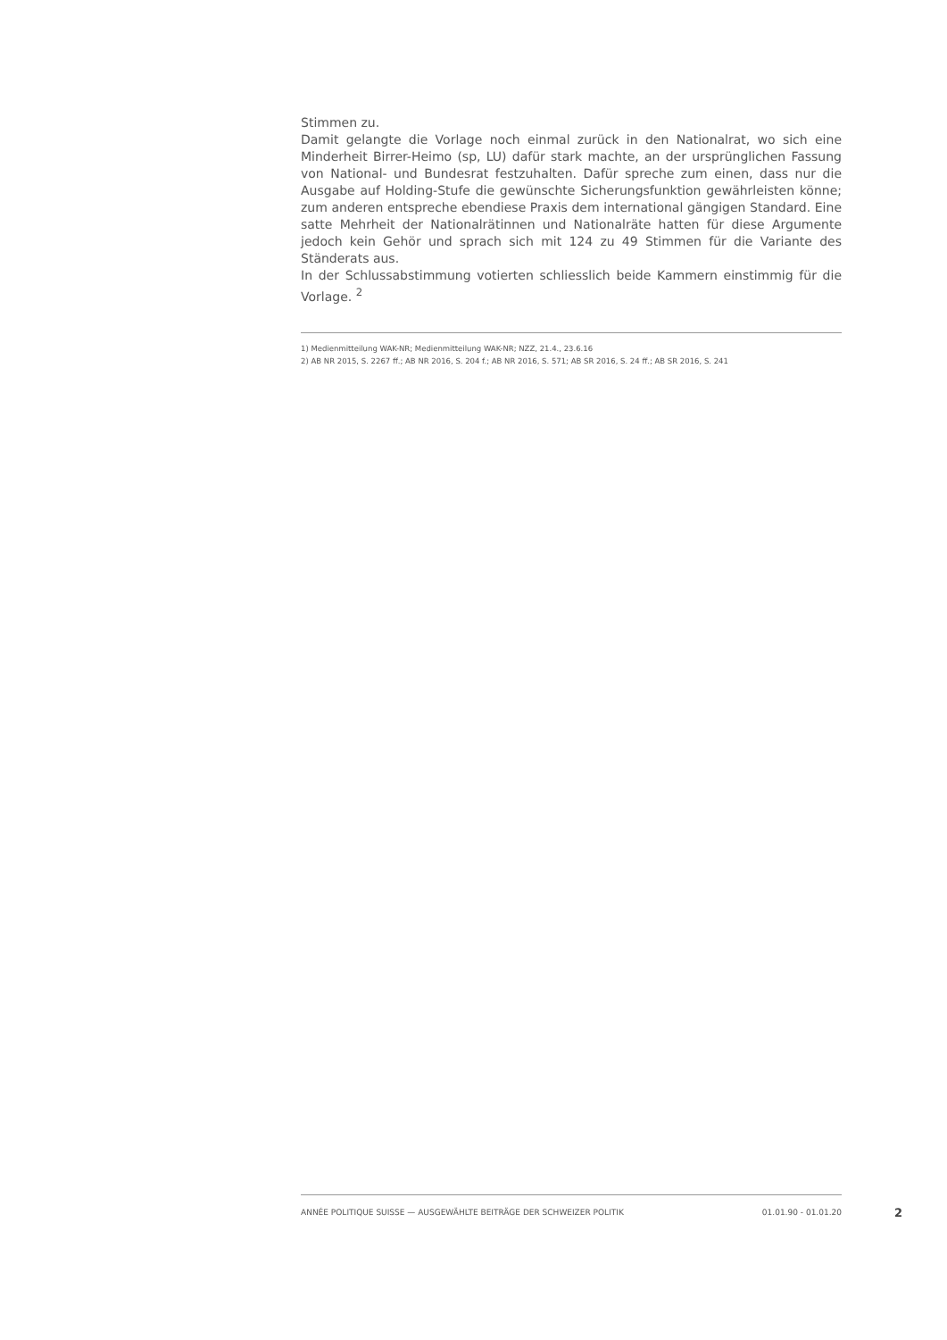Stimmen zu.
Damit gelangte die Vorlage noch einmal zurück in den Nationalrat, wo sich eine Minderheit Birrer-Heimo (sp, LU) dafür stark machte, an der ursprünglichen Fassung von National- und Bundesrat festzuhalten. Dafür spreche zum einen, dass nur die Ausgabe auf Holding-Stufe die gewünschte Sicherungsfunktion gewährleisten könne; zum anderen entspreche ebendiese Praxis dem international gängigen Standard. Eine satte Mehrheit der Nationalrätinnen und Nationalräte hatten für diese Argumente jedoch kein Gehör und sprach sich mit 124 zu 49 Stimmen für die Variante des Ständerats aus.
In der Schlussabstimmung votierten schliesslich beide Kammern einstimmig für die Vorlage. <sup>2</sup>
1) Medienmitteilung WAK-NR; Medienmitteilung WAK-NR; NZZ, 21.4., 23.6.16
2) AB NR 2015, S. 2267 ff.; AB NR 2016, S. 204 f.; AB NR 2016, S. 571; AB SR 2016, S. 24 ff.; AB SR 2016, S. 241
ANNÉE POLITIQUE SUISSE — AUSGEWÄHLTE BEITRÄGE DER SCHWEIZER POLITIK 01.01.90 - 01.01.20
2